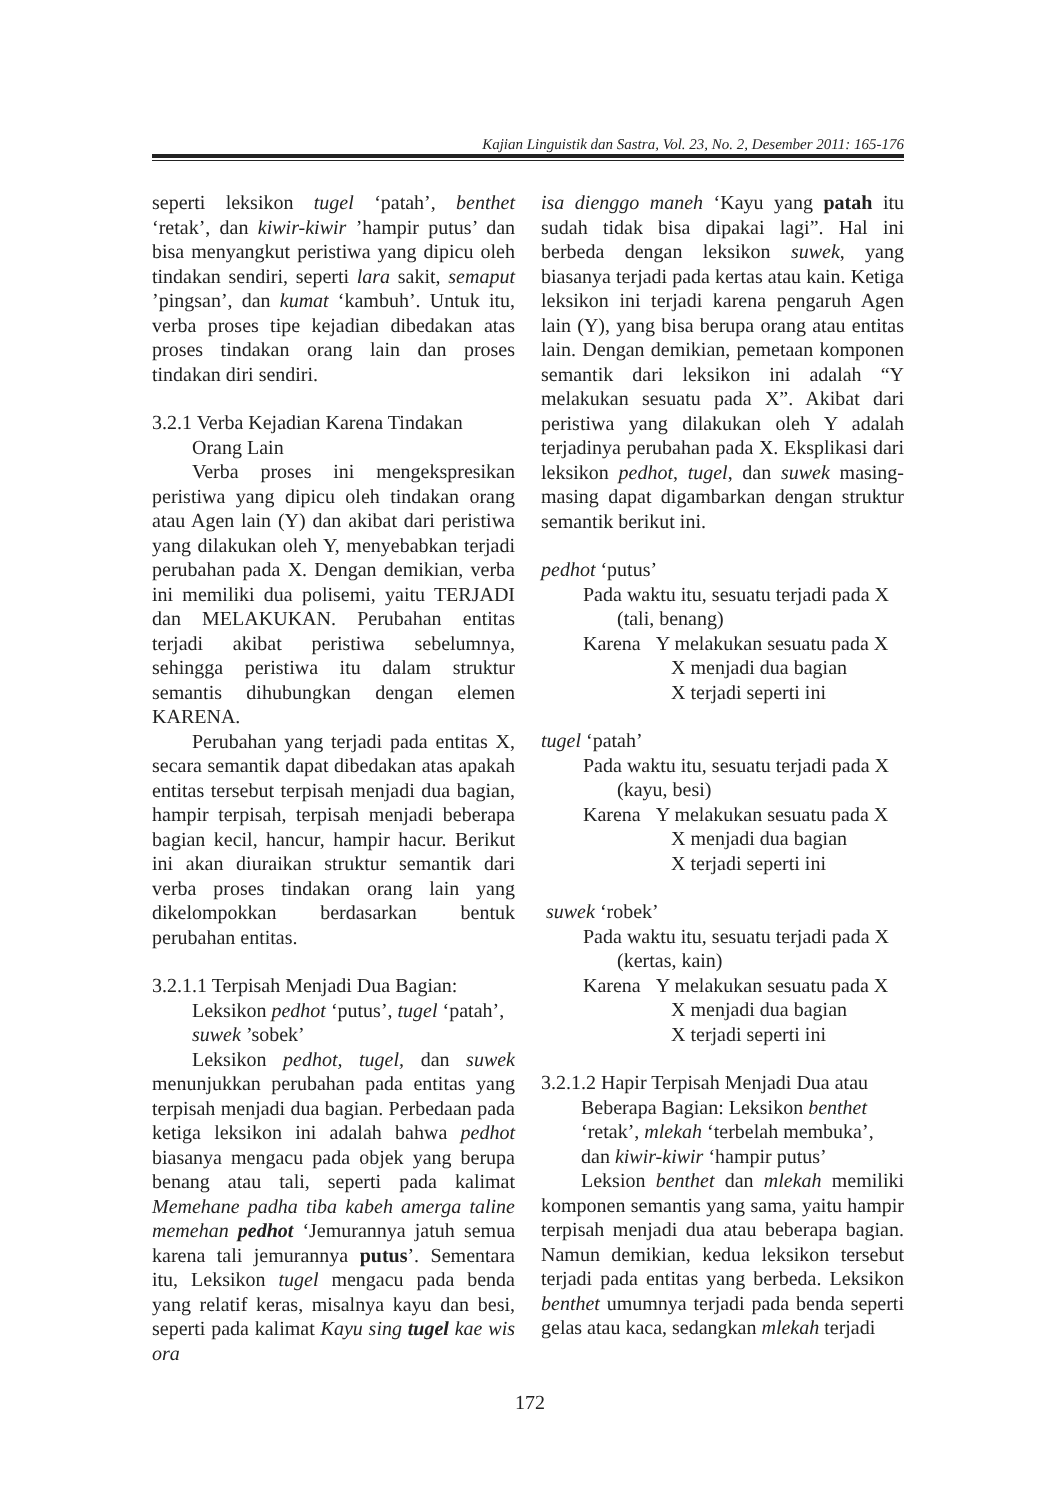Kajian Linguistik dan Sastra, Vol. 23, No. 2, Desember 2011: 165-176
seperti leksikon tugel ‘patah’, benthet ‘retak’, dan kiwir-kiwir ’hampir putus’ dan bisa menyangkut peristiwa yang dipicu oleh tindakan sendiri, seperti lara sakit, semaput ’pingsan’, dan kumat ‘kambuh’. Untuk itu, verba proses tipe kejadian dibedakan atas proses tindakan orang lain dan proses tindakan diri sendiri.
3.2.1 Verba Kejadian Karena Tindakan Orang Lain
Verba proses ini mengekspresikan peristiwa yang dipicu oleh tindakan orang atau Agen lain (Y) dan akibat dari peristiwa yang dilakukan oleh Y, menyebabkan terjadi perubahan pada X. Dengan demikian, verba ini memiliki dua polisemi, yaitu TERJADI dan MELAKUKAN. Perubahan entitas terjadi akibat peristiwa sebelumnya, sehingga peristiwa itu dalam struktur semantis dihubungkan dengan elemen KARENA.
Perubahan yang terjadi pada entitas X, secara semantik dapat dibedakan atas apakah entitas tersebut terpisah menjadi dua bagian, hampir terpisah, terpisah menjadi beberapa bagian kecil, hancur, hampir hacur. Berikut ini akan diuraikan struktur semantik dari verba proses tindakan orang lain yang dikelompokkan berdasarkan bentuk perubahan entitas.
3.2.1.1 Terpisah Menjadi Dua Bagian: Leksikon pedhot ‘putus’, tugel ‘patah’, suwek ’sobek’
Leksikon pedhot, tugel, dan suwek menunjukkan perubahan pada entitas yang terpisah menjadi dua bagian. Perbedaan pada ketiga leksikon ini adalah bahwa pedhot biasanya mengacu pada objek yang berupa benang atau tali, seperti pada kalimat Memehane padha tiba kabeh amerga taline memehan pedhot ‘Jemurannya jatuh semua karena tali jemurannya putus’. Sementara itu, Leksikon tugel mengacu pada benda yang relatif keras, misalnya kayu dan besi, seperti pada kalimat Kayu sing tugel kae wis ora
isa dienggo maneh ‘Kayu yang patah itu sudah tidak bisa dipakai lagi”. Hal ini berbeda dengan leksikon suwek, yang biasanya terjadi pada kertas atau kain. Ketiga leksikon ini terjadi karena pengaruh Agen lain (Y), yang bisa berupa orang atau entitas lain. Dengan demikian, pemetaan komponen semantik dari leksikon ini adalah “Y melakukan sesuatu pada X”. Akibat dari peristiwa yang dilakukan oleh Y adalah terjadinya perubahan pada X. Eksplikasi dari leksikon pedhot, tugel, dan suwek masing-masing dapat digambarkan dengan struktur semantik berikut ini.
pedhot ‘putus’
Pada waktu itu, sesuatu terjadi pada X
(tali, benang)
Karena Y melakukan sesuatu pada X
X menjadi dua bagian
X terjadi seperti ini
tugel ‘patah’
Pada waktu itu, sesuatu terjadi pada X
(kayu, besi)
Karena Y melakukan sesuatu pada X
X menjadi dua bagian
X terjadi seperti ini
suwek ‘robek’
Pada waktu itu, sesuatu terjadi pada X
(kertas, kain)
Karena Y melakukan sesuatu pada X
X menjadi dua bagian
X terjadi seperti ini
3.2.1.2 Hapir Terpisah Menjadi Dua atau Beberapa Bagian: Leksikon benthet ‘retak’, mlekah ‘terbelah membuka’, dan kiwir-kiwir ‘hampir putus’
Leksion benthet dan mlekah memiliki komponen semantis yang sama, yaitu hampir terpisah menjadi dua atau beberapa bagian. Namun demikian, kedua leksikon tersebut terjadi pada entitas yang berbeda. Leksikon benthet umumnya terjadi pada benda seperti gelas atau kaca, sedangkan mlekah terjadi
172